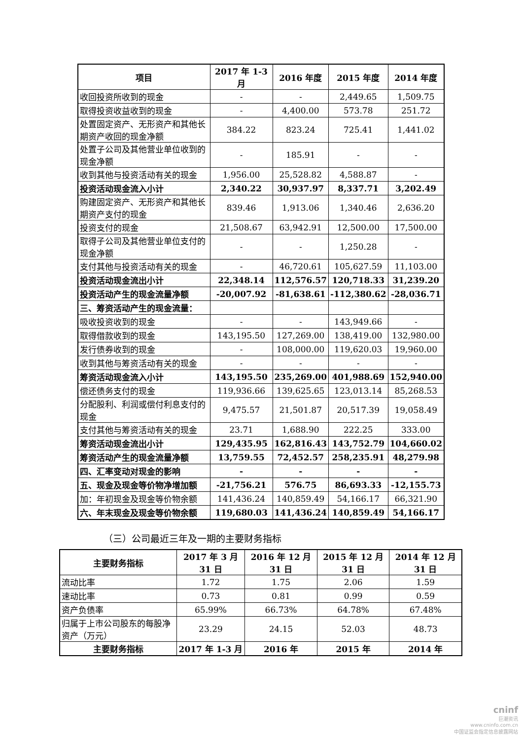| 项目 | 2017 年 1-3 月 | 2016 年度 | 2015 年度 | 2014 年度 |
| --- | --- | --- | --- | --- |
| 收回投资所收到的现金 | - | - | 2,449.65 | 1,509.75 |
| 取得投资收益收到的现金 | - | 4,400.00 | 573.78 | 251.72 |
| 处置固定资产、无形资产和其他长期资产收回的现金净额 | 384.22 | 823.24 | 725.41 | 1,441.02 |
| 处置子公司及其他营业单位收到的现金净额 | - | 185.91 | - | - |
| 收到其他与投资活动有关的现金 | 1,956.00 | 25,528.82 | 4,588.87 | - |
| 投资活动现金流入小计 | 2,340.22 | 30,937.97 | 8,337.71 | 3,202.49 |
| 购建固定资产、无形资产和其他长期资产支付的现金 | 839.46 | 1,913.06 | 1,340.46 | 2,636.20 |
| 投资支付的现金 | 21,508.67 | 63,942.91 | 12,500.00 | 17,500.00 |
| 取得子公司及其他营业单位支付的现金净额 | - | - | 1,250.28 | - |
| 支付其他与投资活动有关的现金 | - | 46,720.61 | 105,627.59 | 11,103.00 |
| 投资活动现金流出小计 | 22,348.14 | 112,576.57 | 120,718.33 | 31,239.20 |
| 投资活动产生的现金流量净额 | -20,007.92 | -81,638.61 | -112,380.62 | -28,036.71 |
| 三、筹资活动产生的现金流量： | | | | |
| 吸收投资收到的现金 | - | - | 143,949.66 | - |
| 取得借款收到的现金 | 143,195.50 | 127,269.00 | 138,419.00 | 132,980.00 |
| 发行债券收到的现金 | - | 108,000.00 | 119,620.03 | 19,960.00 |
| 收到其他与筹资活动有关的现金 | - | - | - | - |
| 筹资活动现金流入小计 | 143,195.50 | 235,269.00 | 401,988.69 | 152,940.00 |
| 偿还债务支付的现金 | 119,936.66 | 139,625.65 | 123,013.14 | 85,268.53 |
| 分配股利、利润或偿付利息支付的现金 | 9,475.57 | 21,501.87 | 20,517.39 | 19,058.49 |
| 支付其他与筹资活动有关的现金 | 23.71 | 1,688.90 | 222.25 | 333.00 |
| 筹资活动现金流出小计 | 129,435.95 | 162,816.43 | 143,752.79 | 104,660.02 |
| 筹资活动产生的现金流量净额 | 13,759.55 | 72,452.57 | 258,235.91 | 48,279.98 |
| 四、汇率变动对现金的影响 | - | - | - | - |
| 五、现金及现金等价物净增加额 | -21,756.21 | 576.75 | 86,693.33 | -12,155.73 |
| 加：年初现金及现金等价物余额 | 141,436.24 | 140,859.49 | 54,166.17 | 66,321.90 |
| 六、年末现金及现金等价物余额 | 119,680.03 | 141,436.24 | 140,859.49 | 54,166.17 |
（三）公司最近三年及一期的主要财务指标
| 主要财务指标 | 2017 年 3 月 31 日 | 2016 年 12 月 31 日 | 2015 年 12 月 31 日 | 2014 年 12 月 31 日 |
| --- | --- | --- | --- | --- |
| 流动比率 | 1.72 | 1.75 | 2.06 | 1.59 |
| 速动比率 | 0.73 | 0.81 | 0.99 | 0.59 |
| 资产负债率 | 65.99% | 66.73% | 64.78% | 67.48% |
| 归属于上市公司股东的每股净资产（万元） | 23.29 | 24.15 | 52.03 | 48.73 |
| 主要财务指标 | 2017 年 1-3 月 | 2016 年 | 2015 年 | 2014 年 |
cninf
巨潮资讯
www.cninfo.com.cn
中国证监会指定信息披露网站